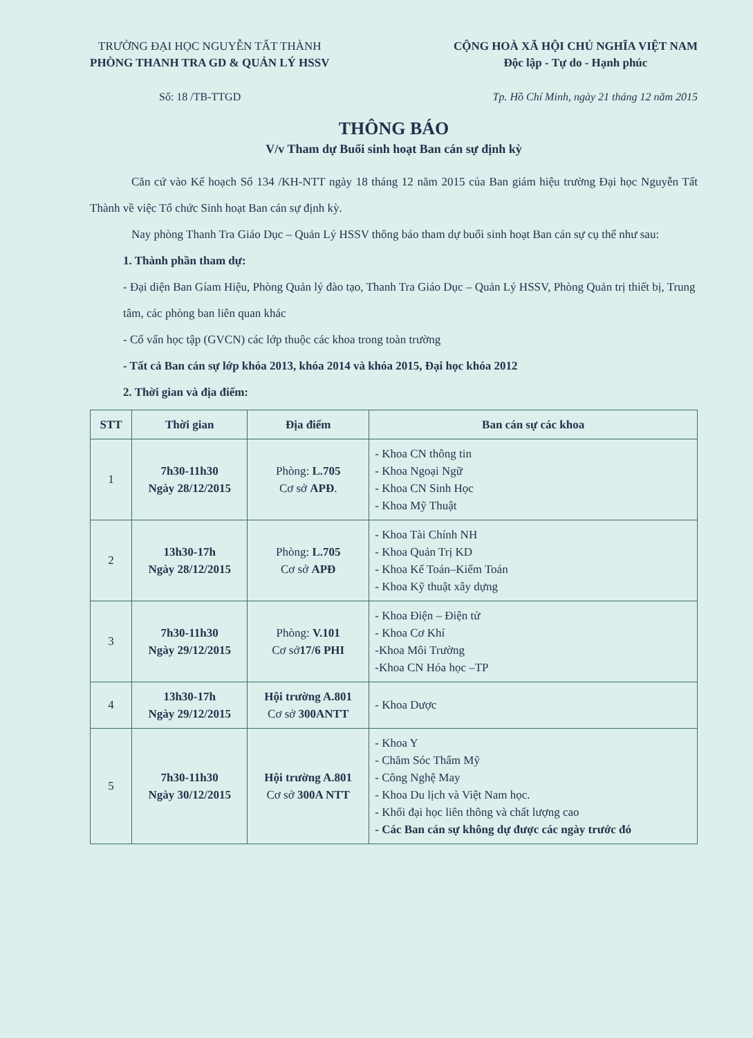TRƯỜNG ĐẠI HỌC NGUYỄN TẤT THÀNH
PHÒNG THANH TRA GD & QUẢN LÝ HSSV
CỘNG HOÀ XÃ HỘI CHỦ NGHĨA VIỆT NAM
Độc lập - Tự do - Hạnh phúc
Số: 18 /TB-TTGD Tp. Hồ Chí Minh, ngày 21 tháng 12 năm 2015
THÔNG BÁO
V/v Tham dự Buổi sinh hoạt Ban cán sự định kỳ
Căn cứ vào Kế hoạch Số 134 /KH-NTT ngày 18 tháng 12 năm 2015 của Ban giám hiệu trường Đại học Nguyễn Tất Thành về việc Tổ chức Sinh hoạt Ban cán sự định kỳ.
Nay phòng Thanh Tra Giáo Dục – Quản Lý HSSV thông báo tham dự buổi sinh hoạt Ban cán sự cụ thể như sau:
1. Thành phần tham dự:
- Đại diện Ban Gíam Hiệu, Phòng Quản lý đào tạo, Thanh Tra Giáo Dục – Quản Lý HSSV, Phòng Quản trị thiết bị, Trung tâm, các phòng ban liên quan khác
- Cố vấn học tập (GVCN) các lớp thuộc các khoa trong toàn trường
- Tất cả Ban cán sự lớp khóa 2013, khóa 2014 và khóa 2015, Đại học khóa 2012
2. Thời gian và địa điểm:
| STT | Thời gian | Địa điểm | Ban cán sự các khoa |
| --- | --- | --- | --- |
| 1 | 7h30-11h30 Ngày 28/12/2015 | Phòng: L.705 Cơ sở APĐ . | - Khoa CN thông tin - Khoa Ngoại Ngữ - Khoa CN Sinh Học - Khoa Mỹ Thuật |
| 2 | 13h30-17h Ngày 28/12/2015 | Phòng: L.705 Cơ sở APĐ | - Khoa Tài Chính NH - Khoa Quản Trị KD - Khoa Kế Toán–Kiểm Toán - Khoa Kỹ thuật xây dựng |
| 3 | 7h30-11h30 Ngày 29/12/2015 | Phòng: V.101 Cơ sở 17/6 PHI | - Khoa Điện – Điện tử - Khoa Cơ Khí -Khoa Môi Trường -Khoa CN Hóa học –TP |
| 4 | 13h30-17h Ngày 29/12/2015 | Hội trường A.801 Cơ sở 300ANTT | - Khoa Dược |
| 5 | 7h30-11h30 Ngày 30/12/2015 | Hội trường A.801 Cơ sở 300A NTT | - Khoa Y - Chăm Sóc Thẩm Mỹ - Công Nghệ May - Khoa Du lịch và Việt Nam học. - Khối đại học liên thông và chất lượng cao - Các Ban cán sự không dự được các ngày trước đó |